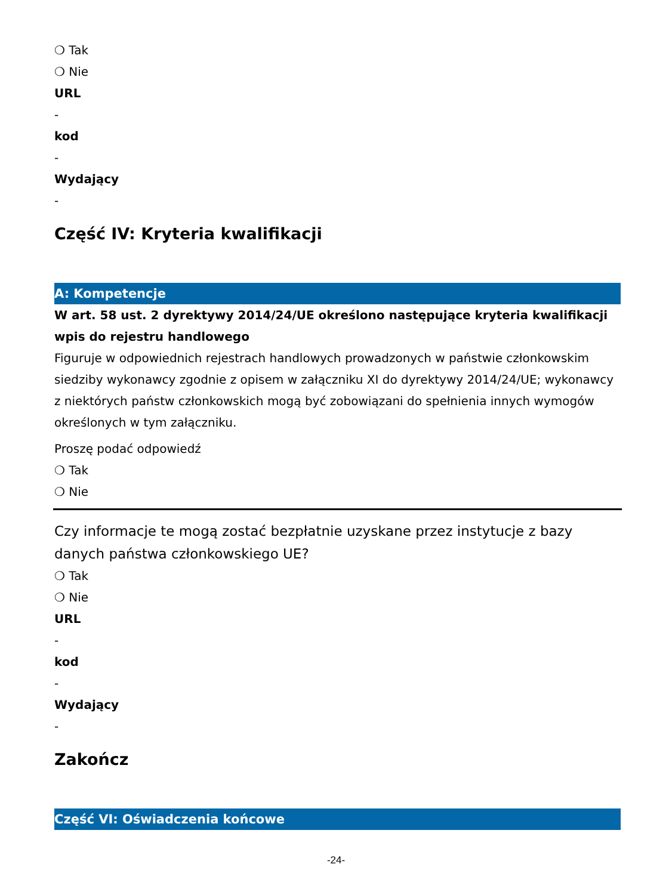❍ Tak
❍ Nie
URL
-
kod
-
Wydający
-
Część IV: Kryteria kwalifikacji
A: Kompetencje
W art. 58 ust. 2 dyrektywy 2014/24/UE określono następujące kryteria kwalifikacji
wpis do rejestru handlowego
Figuruje w odpowiednich rejestrach handlowych prowadzonych w państwie członkowskim siedziby wykonawcy zgodnie z opisem w załączniku XI do dyrektywy 2014/24/UE; wykonawcy z niektórych państw członkowskich mogą być zobowiązani do spełnienia innych wymogów określonych w tym załączniku.
Proszę podać odpowiedź
❍ Tak
❍ Nie
Czy informacje te mogą zostać bezpłatnie uzyskane przez instytucje z bazy danych państwa członkowskiego UE?
❍ Tak
❍ Nie
URL
-
kod
-
Wydający
-
Zakończ
Część VI: Oświadczenia końcowe
-24-